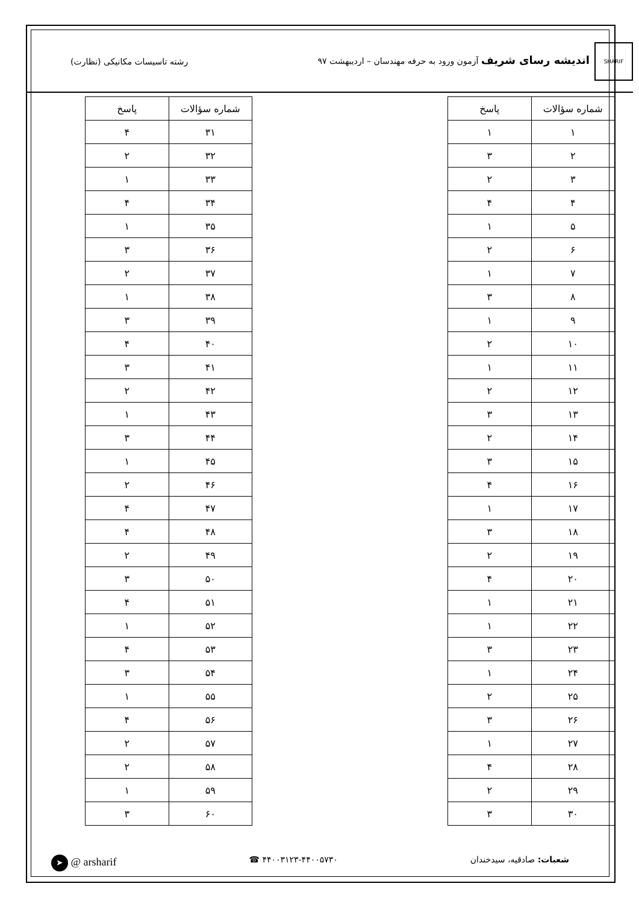SHARIF اندیشه رسای شریف آزمون ورود به حرفه مهندسان – اردیبهشت ۹۷
رشته تاسیسات مکانیکی (نظارت)
| شماره سؤالات | پاسخ |
| --- | --- |
| ۱ | ۱ |
| ۲ | ۳ |
| ۳ | ۲ |
| ۴ | ۴ |
| ۵ | ۱ |
| ۶ | ۲ |
| ۷ | ۱ |
| ۸ | ۳ |
| ۹ | ۱ |
| ۱۰ | ۲ |
| ۱۱ | ۱ |
| ۱۲ | ۲ |
| ۱۳ | ۳ |
| ۱۴ | ۲ |
| ۱۵ | ۳ |
| ۱۶ | ۴ |
| ۱۷ | ۱ |
| ۱۸ | ۳ |
| ۱۹ | ۲ |
| ۲۰ | ۴ |
| ۲۱ | ۱ |
| ۲۲ | ۱ |
| ۲۳ | ۳ |
| ۲۴ | ۱ |
| ۲۵ | ۲ |
| ۲۶ | ۳ |
| ۲۷ | ۱ |
| ۲۸ | ۴ |
| ۲۹ | ۲ |
| ۳۰ | ۳ |
| شماره سؤالات | پاسخ |
| --- | --- |
| ۳۱ | ۴ |
| ۳۲ | ۲ |
| ۳۳ | ۱ |
| ۳۴ | ۴ |
| ۳۵ | ۱ |
| ۳۶ | ۳ |
| ۳۷ | ۲ |
| ۳۸ | ۱ |
| ۳۹ | ۳ |
| ۴۰ | ۴ |
| ۴۱ | ۳ |
| ۴۲ | ۲ |
| ۴۳ | ۱ |
| ۴۴ | ۳ |
| ۴۵ | ۱ |
| ۴۶ | ۲ |
| ۴۷ | ۴ |
| ۴۸ | ۴ |
| ۴۹ | ۲ |
| ۵۰ | ۳ |
| ۵۱ | ۴ |
| ۵۲ | ۱ |
| ۵۳ | ۴ |
| ۵۴ | ۳ |
| ۵۵ | ۱ |
| ۵۶ | ۴ |
| ۵۷ | ۲ |
| ۵۸ | ۲ |
| ۵۹ | ۱ |
| ۶۰ | ۳ |
شعبات: صادقیه، سیدخندان ۴۴۰۰۳۱۲۳-۴۴۰۰۵۷۳۰ ☎
➤ @ arsharif